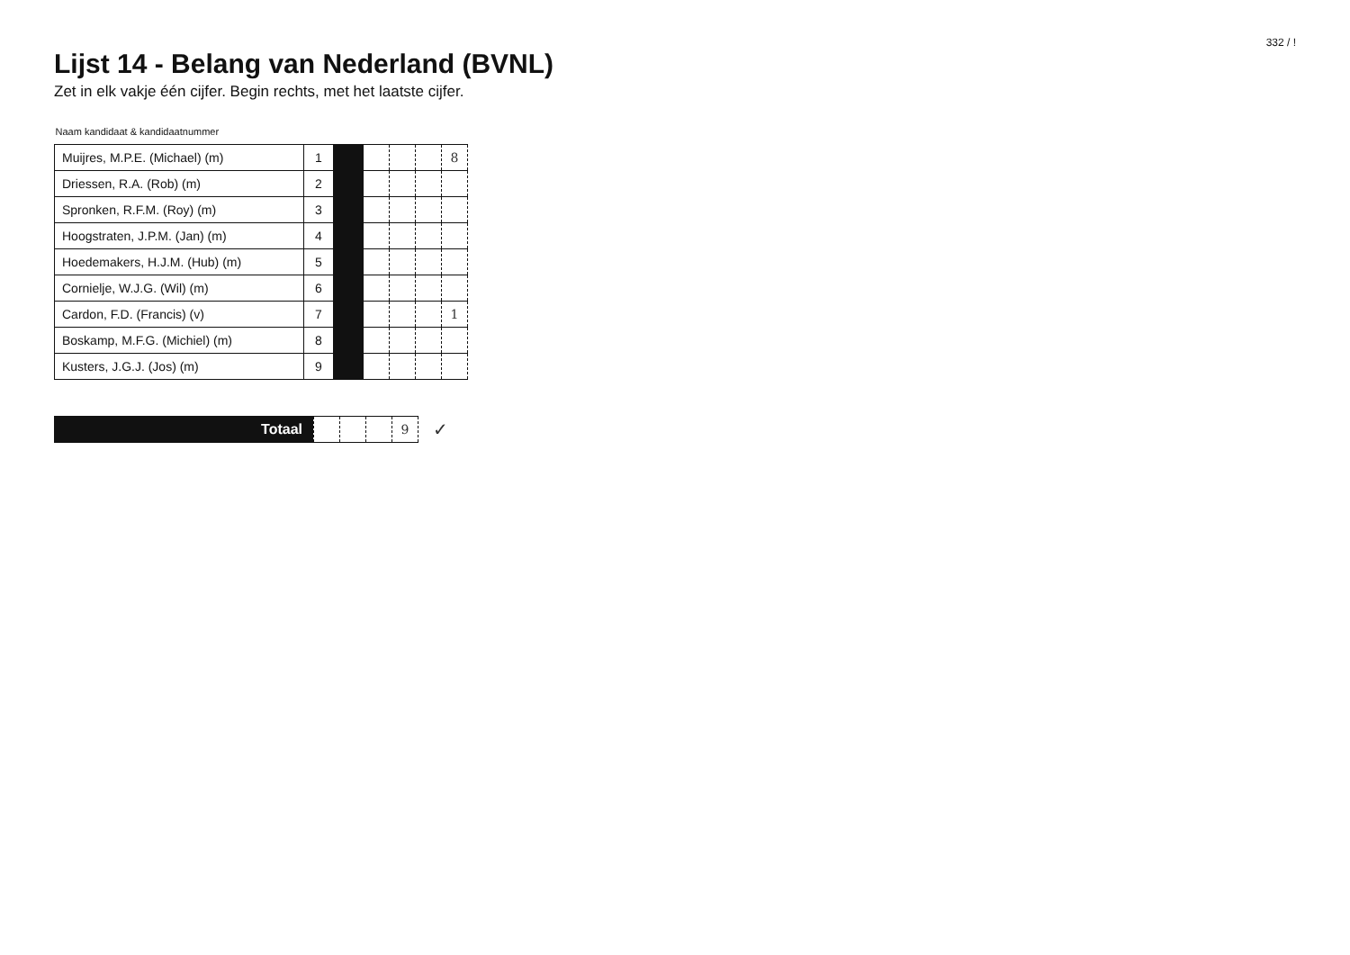332 / !
Lijst 14 - Belang van Nederland (BVNL)
Zet in elk vakje één cijfer. Begin rechts, met het laatste cijfer.
| Naam kandidaat & kandidaatnummer | | | | | | |
| --- | --- | --- | --- | --- | --- | --- |
| Muijres, M.P.E. (Michael) (m) | 1 | | | | | 8 |
| Driessen, R.A. (Rob) (m) | 2 | | | | | |
| Spronken, R.F.M. (Roy) (m) | 3 | | | | | |
| Hoogstraten, J.P.M. (Jan) (m) | 4 | | | | | |
| Hoedemakers, H.J.M. (Hub) (m) | 5 | | | | | |
| Cornielje, W.J.G. (Wil) (m) | 6 | | | | | |
| Cardon, F.D. (Francis) (v) | 7 | | | | | 1 |
| Boskamp, M.F.G. (Michiel) (m) | 8 | | | | | |
| Kusters, J.G.J. (Jos) (m) | 9 | | | | | |
Totaal
| | | | 9 |
✓